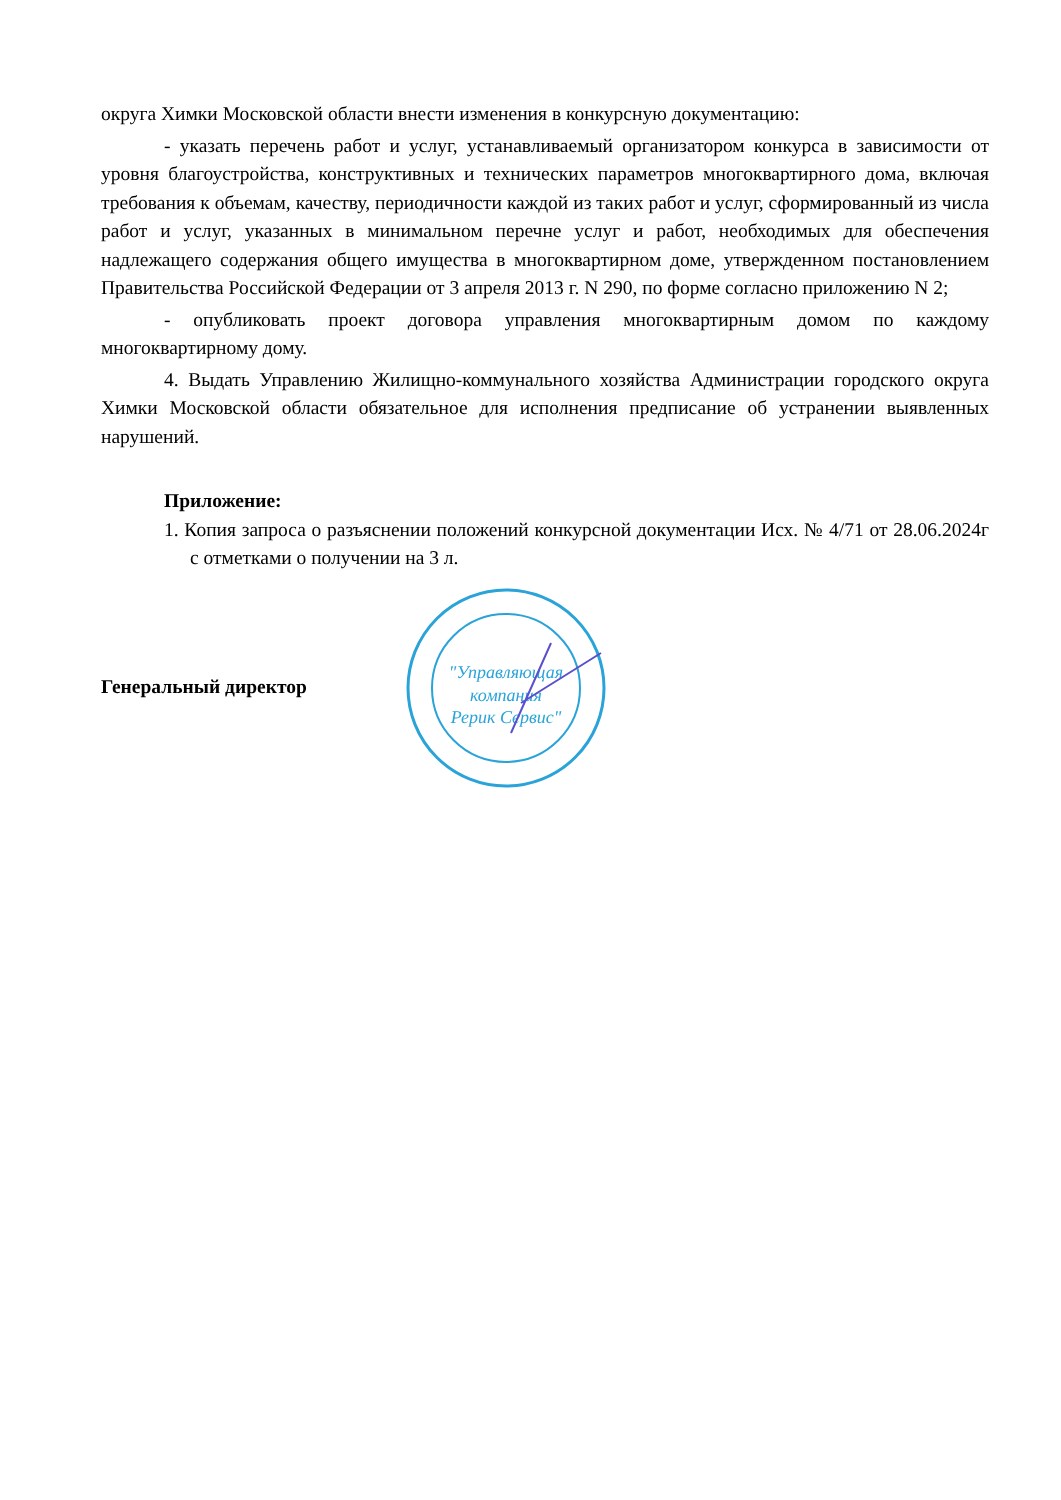округа Химки Московской области внести изменения в конкурсную документацию:
- указать перечень работ и услуг, устанавливаемый организатором конкурса в зависимости от уровня благоустройства, конструктивных и технических параметров многоквартирного дома, включая требования к объемам, качеству, периодичности каждой из таких работ и услуг, сформированный из числа работ и услуг, указанных в минимальном перечне услуг и работ, необходимых для обеспечения надлежащего содержания общего имущества в многоквартирном доме, утвержденном постановлением Правительства Российской Федерации от 3 апреля 2013 г. N 290, по форме согласно приложению N 2;
- опубликовать проект договора управления многоквартирным домом по каждому многоквартирному дому.
4. Выдать Управлению Жилищно-коммунального хозяйства Администрации городского округа Химки Московской области обязательное для исполнения предписание об устранении выявленных нарушений.
Приложение:
1. Копия запроса о разъяснении положений конкурсной документации Исх. № 4/71 от 28.06.2024г с отметками о получении на 3 л.
Генеральный директор
"Управляющая
компания
Рерик Сервис"